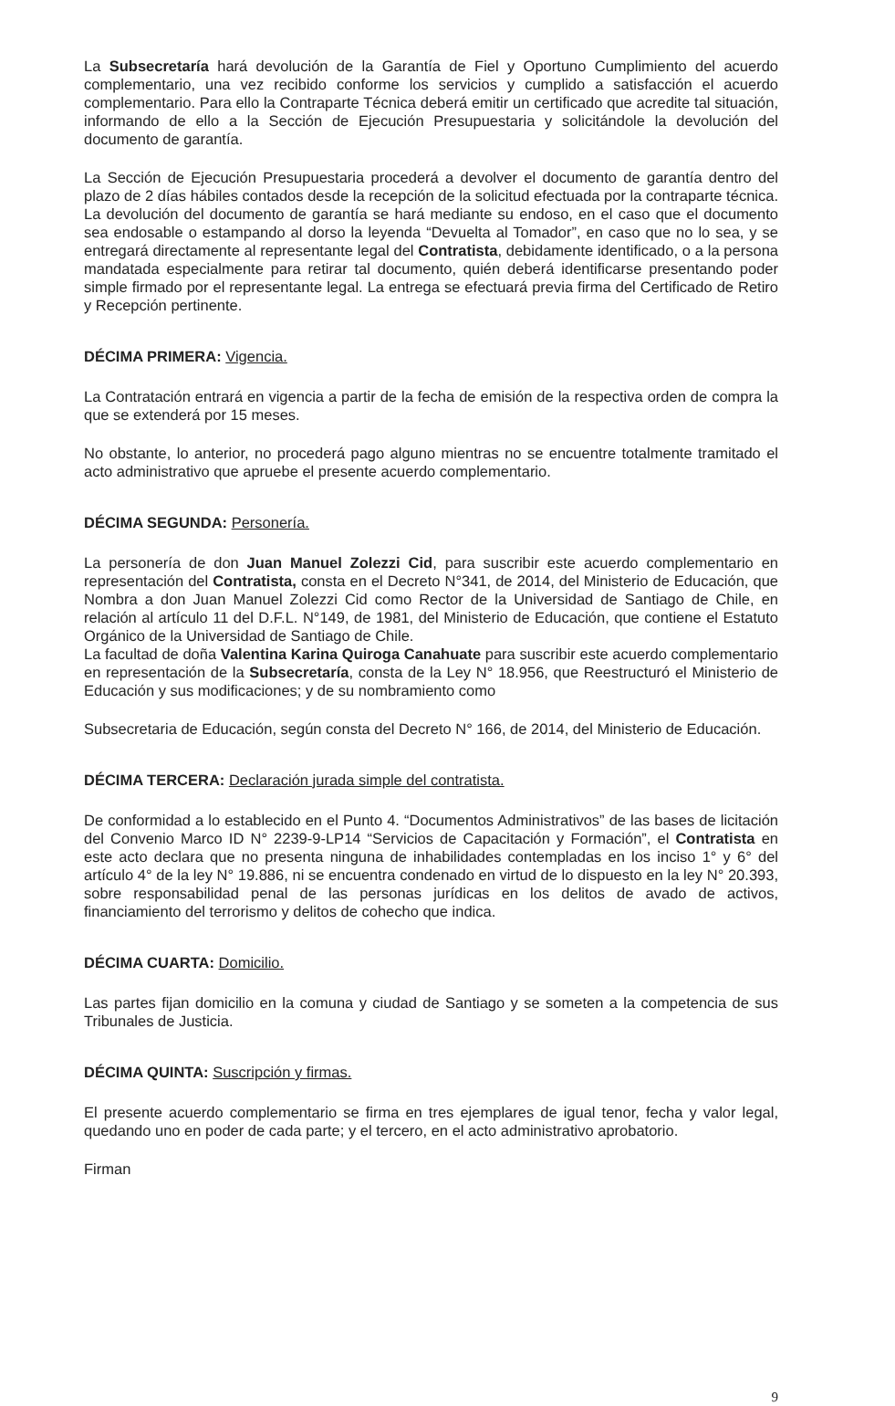La Subsecretaría hará devolución de la Garantía de Fiel y Oportuno Cumplimiento del acuerdo complementario, una vez recibido conforme los servicios y cumplido a satisfacción el acuerdo complementario. Para ello la Contraparte Técnica deberá emitir un certificado que acredite tal situación, informando de ello a la Sección de Ejecución Presupuestaria y solicitándole la devolución del documento de garantía.
La Sección de Ejecución Presupuestaria procederá a devolver el documento de garantía dentro del plazo de 2 días hábiles contados desde la recepción de la solicitud efectuada por la contraparte técnica. La devolución del documento de garantía se hará mediante su endoso, en el caso que el documento sea endosable o estampando al dorso la leyenda “Devuelta al Tomador”, en caso que no lo sea, y se entregará directamente al representante legal del Contratista, debidamente identificado, o a la persona mandatada especialmente para retirar tal documento, quién deberá identificarse presentando poder simple firmado por el representante legal. La entrega se efectuará previa firma del Certificado de Retiro y Recepción pertinente.
DÉCIMA PRIMERA: Vigencia.
La Contratación entrará en vigencia a partir de la fecha de emisión de la respectiva orden de compra la que se extenderá por 15 meses.
No obstante, lo anterior, no procederá pago alguno mientras no se encuentre totalmente tramitado el acto administrativo que apruebe el presente acuerdo complementario.
DÉCIMA SEGUNDA: Personería.
La personería de don Juan Manuel Zolezzi Cid, para suscribir este acuerdo complementario en representación del Contratista, consta en el Decreto N°341, de 2014, del Ministerio de Educación, que Nombra a don Juan Manuel Zolezzi Cid como Rector de la Universidad de Santiago de Chile, en relación al artículo 11 del D.F.L. N°149, de 1981, del Ministerio de Educación, que contiene el Estatuto Orgánico de la Universidad de Santiago de Chile.
La facultad de doña Valentina Karina Quiroga Canahuate para suscribir este acuerdo complementario en representación de la Subsecretaría, consta de la Ley N° 18.956, que Reestructuró el Ministerio de Educación y sus modificaciones; y de su nombramiento como
Subsecretaria de Educación, según consta del Decreto N° 166, de 2014, del Ministerio de Educación.
DÉCIMA TERCERA: Declaración jurada simple del contratista.
De conformidad a lo establecido en el Punto 4. “Documentos Administrativos” de las bases de licitación del Convenio Marco ID N° 2239-9-LP14 “Servicios de Capacitación y Formación”, el Contratista en este acto declara que no presenta ninguna de inhabilidades contempladas en los inciso 1° y 6° del artículo 4° de la ley N° 19.886, ni se encuentra condenado en virtud de lo dispuesto en la ley N° 20.393, sobre responsabilidad penal de las personas jurídicas en los delitos de avado de activos, financiamiento del terrorismo y delitos de cohecho que indica.
DÉCIMA CUARTA: Domicilio.
Las partes fijan domicilio en la comuna y ciudad de Santiago y se someten a la competencia de sus Tribunales de Justicia.
DÉCIMA QUINTA: Suscripción y firmas.
El presente acuerdo complementario se firma en tres ejemplares de igual tenor, fecha y valor legal, quedando uno en poder de cada parte; y el tercero, en el acto administrativo aprobatorio.
Firman
9